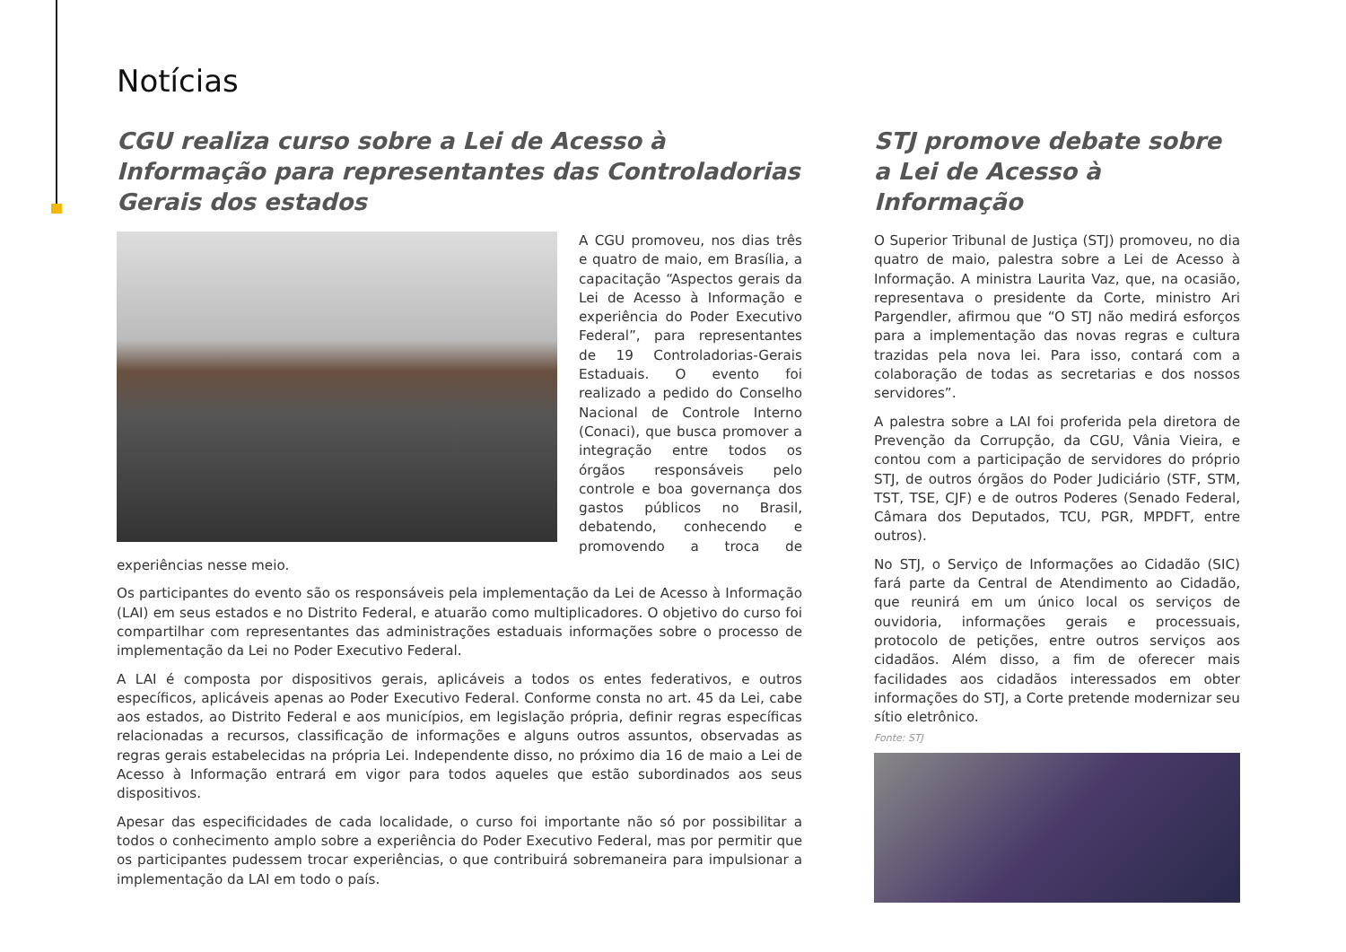Notícias
CGU realiza curso sobre a Lei de Acesso à Informação para representantes das Controladorias Gerais dos estados
A CGU promoveu, nos dias três e quatro de maio, em Brasília, a capacitação “Aspectos gerais da Lei de Acesso à Informação e experiência do Poder Executivo Federal”, para representantes de 19 Controladorias-Gerais Estaduais. O evento foi realizado a pedido do Conselho Nacional de Controle Interno (Conaci), que busca promover a integração entre todos os órgãos responsáveis pelo controle e boa governança dos gastos públicos no Brasil, debatendo, conhecendo e promovendo a troca de experiências nesse meio.
Os participantes do evento são os responsáveis pela implementação da Lei de Acesso à Informação (LAI) em seus estados e no Distrito Federal, e atuarão como multiplicadores. O objetivo do curso foi compartilhar com representantes das administrações estaduais informações sobre o processo de implementação da Lei no Poder Executivo Federal.
A LAI é composta por dispositivos gerais, aplicáveis a todos os entes federativos, e outros específicos, aplicáveis apenas ao Poder Executivo Federal. Conforme consta no art. 45 da Lei, cabe aos estados, ao Distrito Federal e aos municípios, em legislação própria, definir regras específicas relacionadas a recursos, classificação de informações e alguns outros assuntos, observadas as regras gerais estabelecidas na própria Lei. Independente disso, no próximo dia 16 de maio a Lei de Acesso à Informação entrará em vigor para todos aqueles que estão subordinados aos seus dispositivos.
Apesar das especificidades de cada localidade, o curso foi importante não só por possibilitar a todos o conhecimento amplo sobre a experiência do Poder Executivo Federal, mas por permitir que os participantes pudessem trocar experiências, o que contribuirá sobremaneira para impulsionar a implementação da LAI em todo o país.
STJ promove debate sobre a Lei de Acesso à Informação
O Superior Tribunal de Justiça (STJ) promoveu, no dia quatro de maio, palestra sobre a Lei de Acesso à Informação. A ministra Laurita Vaz, que, na ocasião, representava o presidente da Corte, ministro Ari Pargendler, afirmou que “O STJ não medirá esforços para a implementação das novas regras e cultura trazidas pela nova lei. Para isso, contará com a colaboração de todas as secretarias e dos nossos servidores”.
A palestra sobre a LAI foi proferida pela diretora de Prevenção da Corrupção, da CGU, Vânia Vieira, e contou com a participação de servidores do próprio STJ, de outros órgãos do Poder Judiciário (STF, STM, TST, TSE, CJF) e de outros Poderes (Senado Federal, Câmara dos Deputados, TCU, PGR, MPDFT, entre outros).
No STJ, o Serviço de Informações ao Cidadão (SIC) fará parte da Central de Atendimento ao Cidadão, que reunirá em um único local os serviços de ouvidoria, informações gerais e processuais, protocolo de petições, entre outros serviços aos cidadãos. Além disso, a fim de oferecer mais facilidades aos cidadãos interessados em obter informações do STJ, a Corte pretende modernizar seu sítio eletrônico.
Fonte: STJ